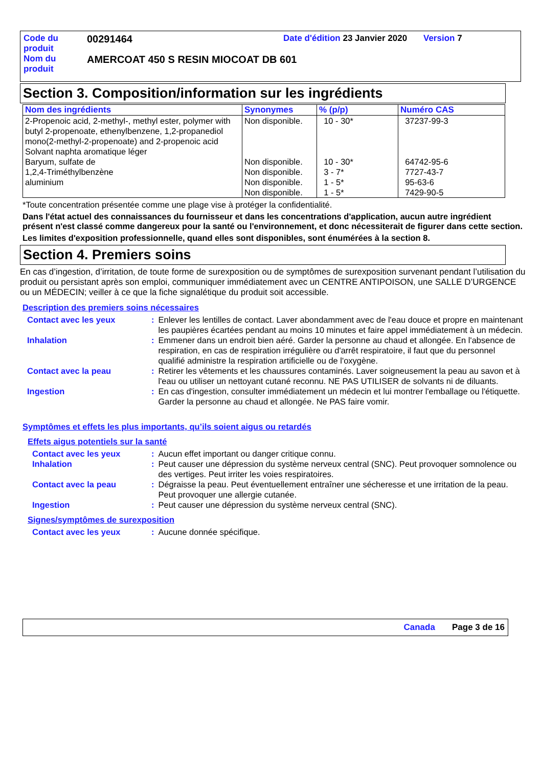| Code du produit | 00291464 | Date d'édition 23 Janvier 2020 | Version 7 |
| Nom du produit | AMERCOAT 450 S RESIN MIOCOAT DB 601 | | |
Section 3. Composition/information sur les ingrédients
| Nom des ingrédients | Synonymes | % (p/p) | Numéro CAS |
| --- | --- | --- | --- |
| 2-Propenoic acid, 2-methyl-, methyl ester, polymer with butyl 2-propenoate, ethenylbenzene, 1,2-propanediol mono(2-methyl-2-propenoate) and 2-propenoic acid Solvant naphta aromatique léger Baryum, sulfate de 1,2,4-Triméthylbenzène aluminium | Non disponible. Non disponible. Non disponible. Non disponible. Non disponible. | 10 - 30* 10 - 30* 3 - 7* 1 - 5* 1 - 5* | 37237-99-3 64742-95-6 7727-43-7 95-63-6 7429-90-5 |
*Toute concentration présentée comme une plage vise à protéger la confidentialité.
Dans l'état actuel des connaissances du fournisseur et dans les concentrations d'application, aucun autre ingrédient présent n'est classé comme dangereux pour la santé ou l'environnement, et donc nécessiterait de figurer dans cette section.
Les limites d'exposition professionnelle, quand elles sont disponibles, sont énumérées à la section 8.
Section 4. Premiers soins
En cas d’ingestion, d’irritation, de toute forme de surexposition ou de symptômes de surexposition survenant pendant l’utilisation du produit ou persistant après son emploi, communiquer immédiatement avec un CENTRE ANTIPOISON, une SALLE D’URGENCE ou un MÉDECIN; veiller à ce que la fiche signalétique du produit soit accessible.
Description des premiers soins nécessaires
| Contact avec les yeux | : | Enlever les lentilles de contact. Laver abondamment avec de l'eau douce et propre en maintenant les paupières écartées pendant au moins 10 minutes et faire appel immédiatement à un médecin. |
| Inhalation | : | Emmener dans un endroit bien aéré. Garder la personne au chaud et allongée. En l'absence de respiration, en cas de respiration irrégulière ou d'arrêt respiratoire, il faut que du personnel qualifié administre la respiration artificielle ou de l'oxygène. |
| Contact avec la peau | : | Retirer les vêtements et les chaussures contaminés. Laver soigneusement la peau au savon et à l'eau ou utiliser un nettoyant cutané reconnu. NE PAS UTILISER de solvants ni de diluants. |
| Ingestion | : | En cas d'ingestion, consulter immédiatement un médecin et lui montrer l'emballage ou l'étiquette. Garder la personne au chaud et allongée. Ne PAS faire vomir. |
Symptômes et effets les plus importants, qu’ils soient aigus ou retardés
Effets aigus potentiels sur la santé
| Contact avec les yeux | : | Aucun effet important ou danger critique connu. |
| Inhalation | : | Peut causer une dépression du système nerveux central (SNC). Peut provoquer somnolence ou des vertiges. Peut irriter les voies respiratoires. |
| Contact avec la peau | : | Dégraisse la peau. Peut éventuellement entraîner une sécheresse et une irritation de la peau. Peut provoquer une allergie cutanée. |
| Ingestion | : | Peut causer une dépression du système nerveux central (SNC). |
Signes/symptômes de surexposition
| Contact avec les yeux | : | Aucune donnée spécifique. |
Canada Page 3 de 16